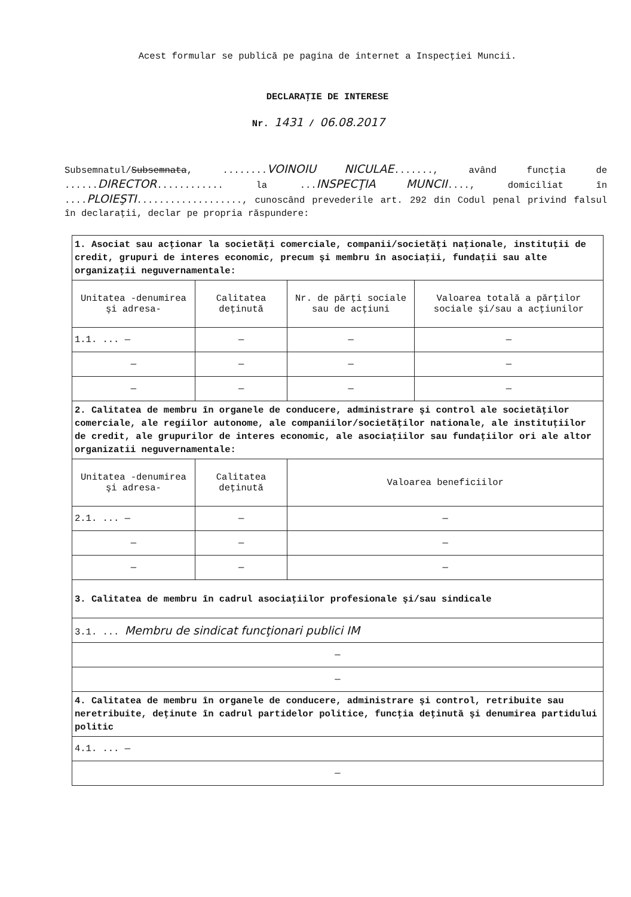Acest formular se publică pe pagina de internet a Inspecţiei Muncii.
DECLARAŢIE DE INTERESE
Nr. 1431 / 06.08.2017
Subsemnatul/Subsemnata, ........VOINOIU NICULAE......., având funcţia de ......DIRECTOR............ la ...INSPECŢIA MUNCII...., domiciliat în ....PLOIEŞTI..................., cunoscând prevederile art. 292 din Codul penal privind falsul în declaraţii, declar pe propria răspundere:
| 1. Asociat sau acţionar la societăţi comerciale, companii/societăţi naţionale, instituţii de credit, grupuri de interes economic, precum şi membru în asociaţii, fundaţii sau alte organizaţii neguvernamentale: | | | |
| Unitatea -denumirea şi adresa- | Calitatea deţinută | Nr. de părţi sociale sau de acţiuni | Valoarea totală a părţilor sociale şi/sau a acţiunilor |
| 1.1. ... — | — | — | — |
| — | — | — | — |
| — | — | — | — |
| 2. Calitatea de membru în organele de conducere, administrare şi control ale societăţilor comerciale, ale regiilor autonome, ale companiilor/societăţilor nationale, ale instituţiilor de credit, ale grupurilor de interes economic, ale asociaţiilor sau fundaţiilor ori ale altor organizatii neguvernamentale: | | | |
| Unitatea -denumirea şi adresa- | Calitatea deţinută | Valoarea beneficiilor | |
| 2.1. ... — | — | — | |
| — | — | — | |
| — | — | — | |
| 3. Calitatea de membru în cadrul asociaţiilor profesionale şi/sau sindicale | | | |
| 3.1. ... Membru de sindicat funcţionari publici IM | | | |
| — | | | |
| — | | | |
| 4. Calitatea de membru în organele de conducere, administrare şi control, retribuite sau neretribuite, deţinute în cadrul partidelor politice, funcţia deţinută şi denumirea partidului politic | | | |
| 4.1. ... — | | | |
| — | | | |